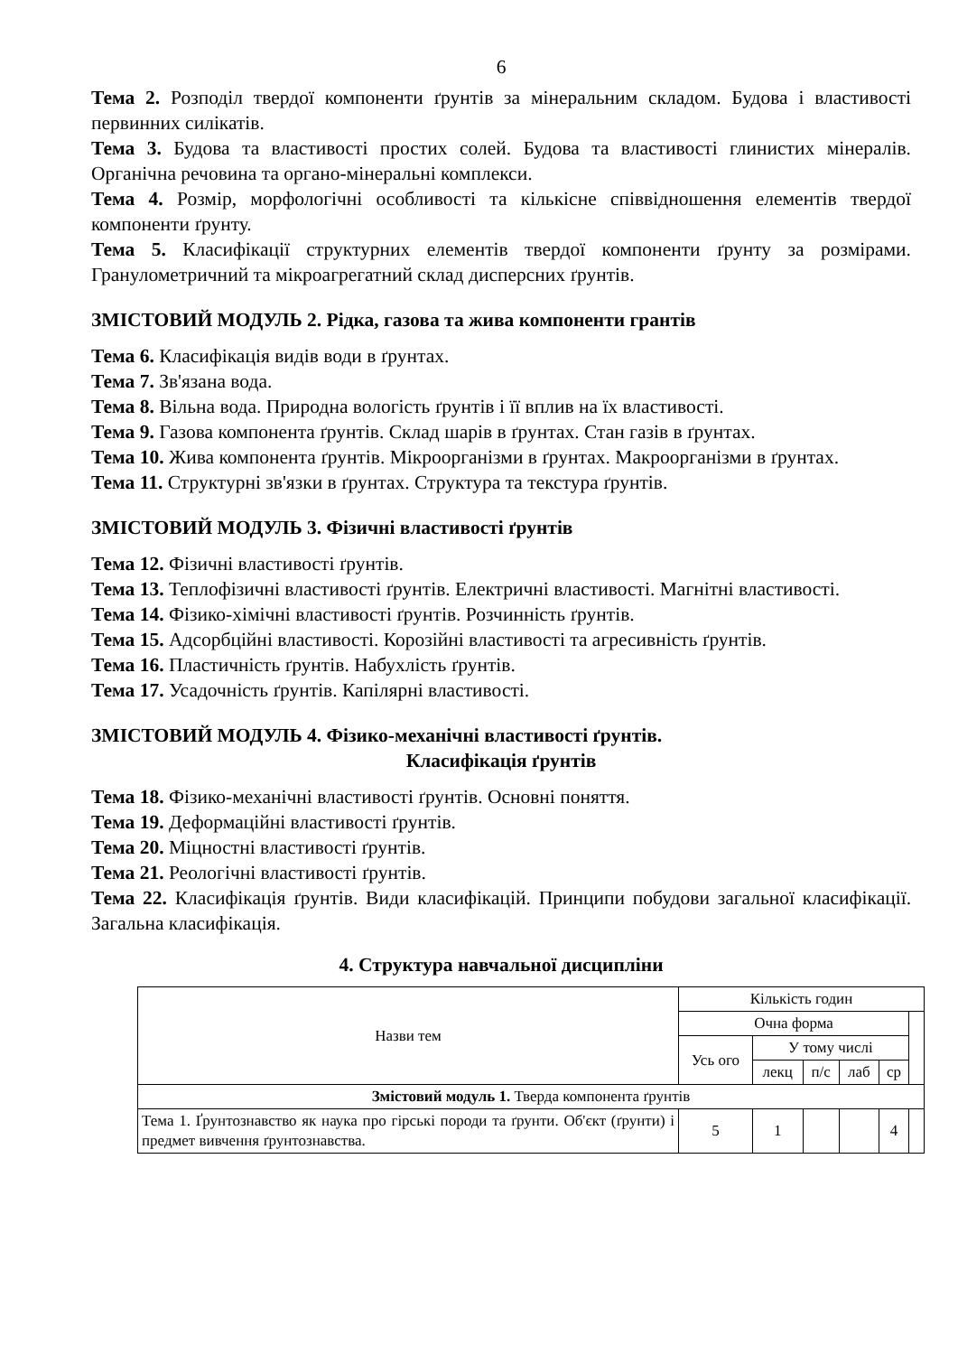6
Тема 2. Розподіл твердої компоненти ґрунтів за мінеральним складом. Будова і властивості первинних силікатів.
Тема 3. Будова та властивості простих солей. Будова та властивості глинистих мінералів. Органічна речовина та органо-мінеральні комплекси.
Тема 4. Розмір, морфологічні особливості та кількісне співвідношення елементів твердої компоненти ґрунту.
Тема 5. Класифікації структурних елементів твердої компоненти ґрунту за розмірами. Гранулометричний та мікроагрегатний склад дисперсних ґрунтів.
ЗМІСТОВИЙ МОДУЛЬ 2. Рідка, газова та жива компоненти грантів
Тема 6. Класифікація видів води в ґрунтах.
Тема 7. Зв'язана вода.
Тема 8. Вільна вода. Природна вологість ґрунтів і її вплив на їх властивості.
Тема 9. Газова компонента ґрунтів. Склад шарів в ґрунтах. Стан газів в ґрунтах.
Тема 10. Жива компонента ґрунтів. Мікроорганізми в ґрунтах. Макроорганізми в ґрунтах.
Тема 11. Структурні зв'язки в ґрунтах. Структура та текстура ґрунтів.
ЗМІСТОВИЙ МОДУЛЬ 3. Фізичні властивості ґрунтів
Тема 12. Фізичні властивості ґрунтів.
Тема 13. Теплофізичні властивості ґрунтів. Електричні властивості. Магнітні властивості.
Тема 14. Фізико-хімічні властивості ґрунтів. Розчинність ґрунтів.
Тема 15. Адсорбційні властивості. Корозійні властивості та агресивність ґрунтів.
Тема 16. Пластичність ґрунтів. Набухлість ґрунтів.
Тема 17. Усадочність ґрунтів. Капілярні властивості.
ЗМІСТОВИЙ МОДУЛЬ 4. Фізико-механічні властивості ґрунтів.
Класифікація ґрунтів
Тема 18. Фізико-механічні властивості ґрунтів. Основні поняття.
Тема 19. Деформаційні властивості ґрунтів.
Тема 20. Міцностні властивості ґрунтів.
Тема 21. Реологічні властивості ґрунтів.
Тема 22. Класифікація ґрунтів. Види класифікацій. Принципи побудови загальної класифікації. Загальна класифікація.
4. Структура навчальної дисципліни
| Назви тем | Кількість годин | | | | | |
| --- | --- | --- | --- | --- | --- | --- |
| | Очна форма | | | | | |
| | Усь ого | У тому числі | | | | |
| | | лекц | п/с | лаб | ср | |
| Змістовий модуль 1. Тверда компонента ґрунтів | | | | | | |
| Тема 1. Ґрунтознавство як наука про гірські породи та ґрунти. Об'єкт (ґрунти) і предмет вивчення ґрунтознавства. | 5 | 1 | | | 4 | |